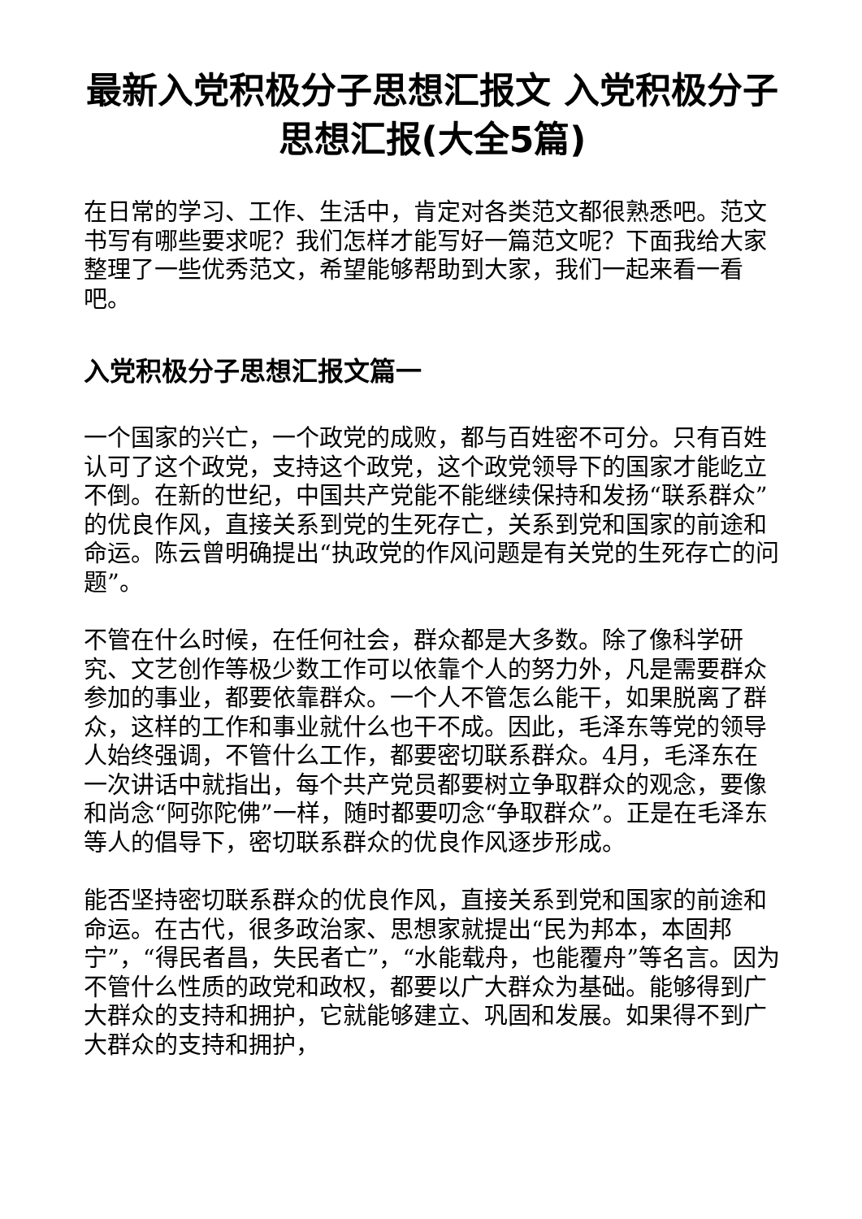最新入党积极分子思想汇报文 入党积极分子思想汇报(大全5篇)
在日常的学习、工作、生活中，肯定对各类范文都很熟悉吧。范文书写有哪些要求呢？我们怎样才能写好一篇范文呢？下面我给大家整理了一些优秀范文，希望能够帮助到大家，我们一起来看一看吧。
入党积极分子思想汇报文篇一
一个国家的兴亡，一个政党的成败，都与百姓密不可分。只有百姓认可了这个政党，支持这个政党，这个政党领导下的国家才能屹立不倒。在新的世纪，中国共产党能不能继续保持和发扬“联系群众”的优良作风，直接关系到党的生死存亡，关系到党和国家的前途和命运。陈云曾明确提出“执政党的作风问题是有关党的生死存亡的问题”。
不管在什么时候，在任何社会，群众都是大多数。除了像科学研究、文艺创作等极少数工作可以依靠个人的努力外，凡是需要群众参加的事业，都要依靠群众。一个人不管怎么能干，如果脱离了群众，这样的工作和事业就什么也干不成。因此，毛泽东等党的领导人始终强调，不管什么工作，都要密切联系群众。4月，毛泽东在一次讲话中就指出，每个共产党员都要树立争取群众的观念，要像和尚念“阿弥陀佛”一样，随时都要叨念“争取群众”。正是在毛泽东等人的倡导下，密切联系群众的优良作风逐步形成。
能否坚持密切联系群众的优良作风，直接关系到党和国家的前途和命运。在古代，很多政治家、思想家就提出“民为邦本，本固邦宁”，“得民者昌，失民者亡”，“水能载舟，也能覆舟”等名言。因为不管什么性质的政党和政权，都要以广大群众为基础。能够得到广大群众的支持和拥护，它就能够建立、巩固和发展。如果得不到广大群众的支持和拥护，